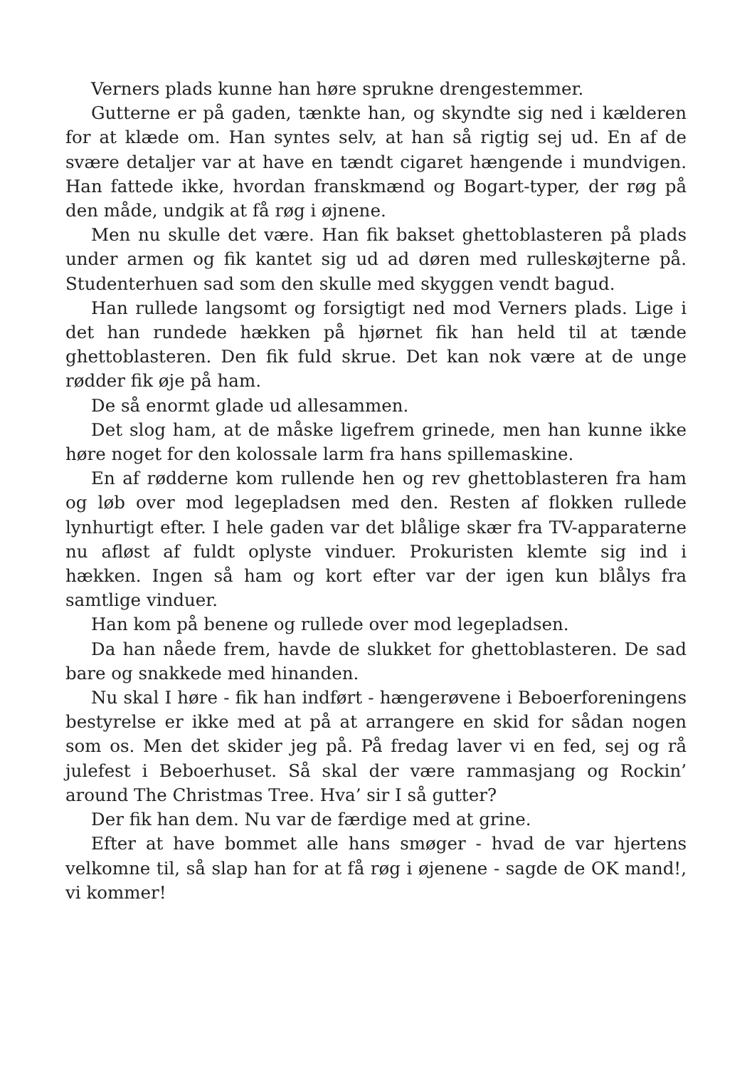Verners plads kunne han høre sprukne drengestemmer.
Gutterne er på gaden, tænkte han, og skyndte sig ned i kælderen for at klæde om. Han syntes selv, at han så rigtig sej ud. En af de svære detaljer var at have en tændt cigaret hængende i mundvigen. Han fattede ikke, hvordan franskmænd og Bogart-typer, der røg på den måde, undgik at få røg i øjnene.
Men nu skulle det være. Han fik bakset ghettoblasteren på plads under armen og fik kantet sig ud ad døren med rulleskøjterne på. Studenterhuen sad som den skulle med skyggen vendt bagud.
Han rullede langsomt og forsigtigt ned mod Verners plads. Lige i det han rundede hækken på hjørnet fik han held til at tænde ghettoblasteren. Den fik fuld skrue. Det kan nok være at de unge rødder fik øje på ham.
De så enormt glade ud allesammen.
Det slog ham, at de måske ligefrem grinede, men han kunne ikke høre noget for den kolossale larm fra hans spillemaskine.
En af rødderne kom rullende hen og rev ghettoblasteren fra ham og løb over mod legepladsen med den. Resten af flokken rullede lynhurtigt efter. I hele gaden var det blålige skær fra TV-apparaterne nu afløst af fuldt oplyste vinduer. Prokuristen klemte sig ind i hækken. Ingen så ham og kort efter var der igen kun blålys fra samtlige vinduer.
Han kom på benene og rullede over mod legepladsen.
Da han nåede frem, havde de slukket for ghettoblasteren. De sad bare og snakkede med hinanden.
Nu skal I høre - fik han indført - hængerøvene i Beboerforeningens bestyrelse er ikke med at på at arrangere en skid for sådan nogen som os. Men det skider jeg på. På fredag laver vi en fed, sej og rå julefest i Beboerhuset. Så skal der være rammasjang og Rockin’ around The Christmas Tree. Hva’ sir I så gutter?
Der fik han dem. Nu var de færdige med at grine.
Efter at have bommet alle hans smøger - hvad de var hjertens velkomne til, så slap han for at få røg i øjenene - sagde de OK mand!, vi kommer!